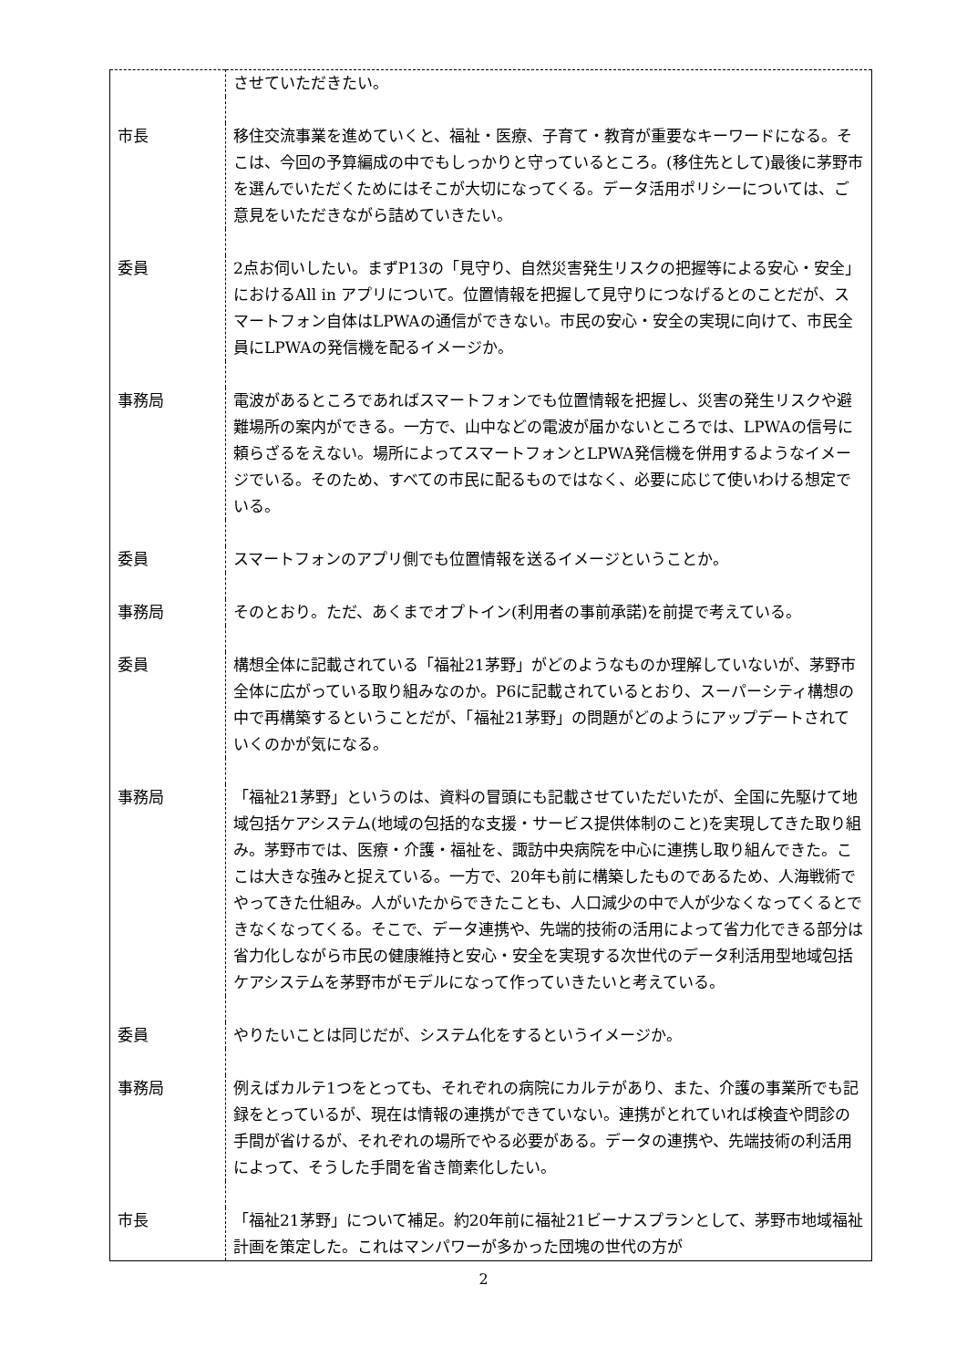| | させていただきたい。 |
| 市長 | 移住交流事業を進めていくと、福祉・医療、子育て・教育が重要なキーワードになる。そこは、今回の予算編成の中でもしっかりと守っているところ。(移住先として)最後に茅野市を選んでいただくためにはそこが大切になってくる。データ活用ポリシーについては、ご意見をいただきながら詰めていきたい。 |
| 委員 | 2点お伺いしたい。まずP13の「見守り、自然災害発生リスクの把握等による安心・安全」におけるAll in アプリについて。位置情報を把握して見守りにつなげるとのことだが、スマートフォン自体はLPWAの通信ができない。市民の安心・安全の実現に向けて、市民全員にLPWAの発信機を配るイメージか。 |
| 事務局 | 電波があるところであればスマートフォンでも位置情報を把握し、災害の発生リスクや避難場所の案内ができる。一方で、山中などの電波が届かないところでは、LPWAの信号に頼らざるをえない。場所によってスマートフォンとLPWA発信機を併用するようなイメージでいる。そのため、すべての市民に配るものではなく、必要に応じて使いわける想定でいる。 |
| 委員 | スマートフォンのアプリ側でも位置情報を送るイメージということか。 |
| 事務局 | そのとおり。ただ、あくまでオプトイン(利用者の事前承諾)を前提で考えている。 |
| 委員 | 構想全体に記載されている「福祉21茅野」がどのようなものか理解していないが、茅野市全体に広がっている取り組みなのか。P6に記載されているとおり、スーパーシティ構想の中で再構築するということだが、「福祉21茅野」の問題がどのようにアップデートされていくのかが気になる。 |
| 事務局 | 「福祉21茅野」というのは、資料の冒頭にも記載させていただいたが、全国に先駆けて地域包括ケアシステム(地域の包括的な支援・サービス提供体制のこと)を実現してきた取り組み。茅野市では、医療・介護・福祉を、諏訪中央病院を中心に連携し取り組んできた。ここは大きな強みと捉えている。一方で、20年も前に構築したものであるため、人海戦術でやってきた仕組み。人がいたからできたことも、人口減少の中で人が少なくなってくるとできなくなってくる。そこで、データ連携や、先端的技術の活用によって省力化できる部分は省力化しながら市民の健康維持と安心・安全を実現する次世代のデータ利活用型地域包括ケアシステムを茅野市がモデルになって作っていきたいと考えている。 |
| 委員 | やりたいことは同じだが、システム化をするというイメージか。 |
| 事務局 | 例えばカルテ1つをとっても、それぞれの病院にカルテがあり、また、介護の事業所でも記録をとっているが、現在は情報の連携ができていない。連携がとれていれば検査や問診の手間が省けるが、それぞれの場所でやる必要がある。データの連携や、先端技術の利活用によって、そうした手間を省き簡素化したい。 |
| 市長 | 「福祉21茅野」について補足。約20年前に福祉21ビーナスプランとして、茅野市地域福祉計画を策定した。これはマンパワーが多かった団塊の世代の方が |
2